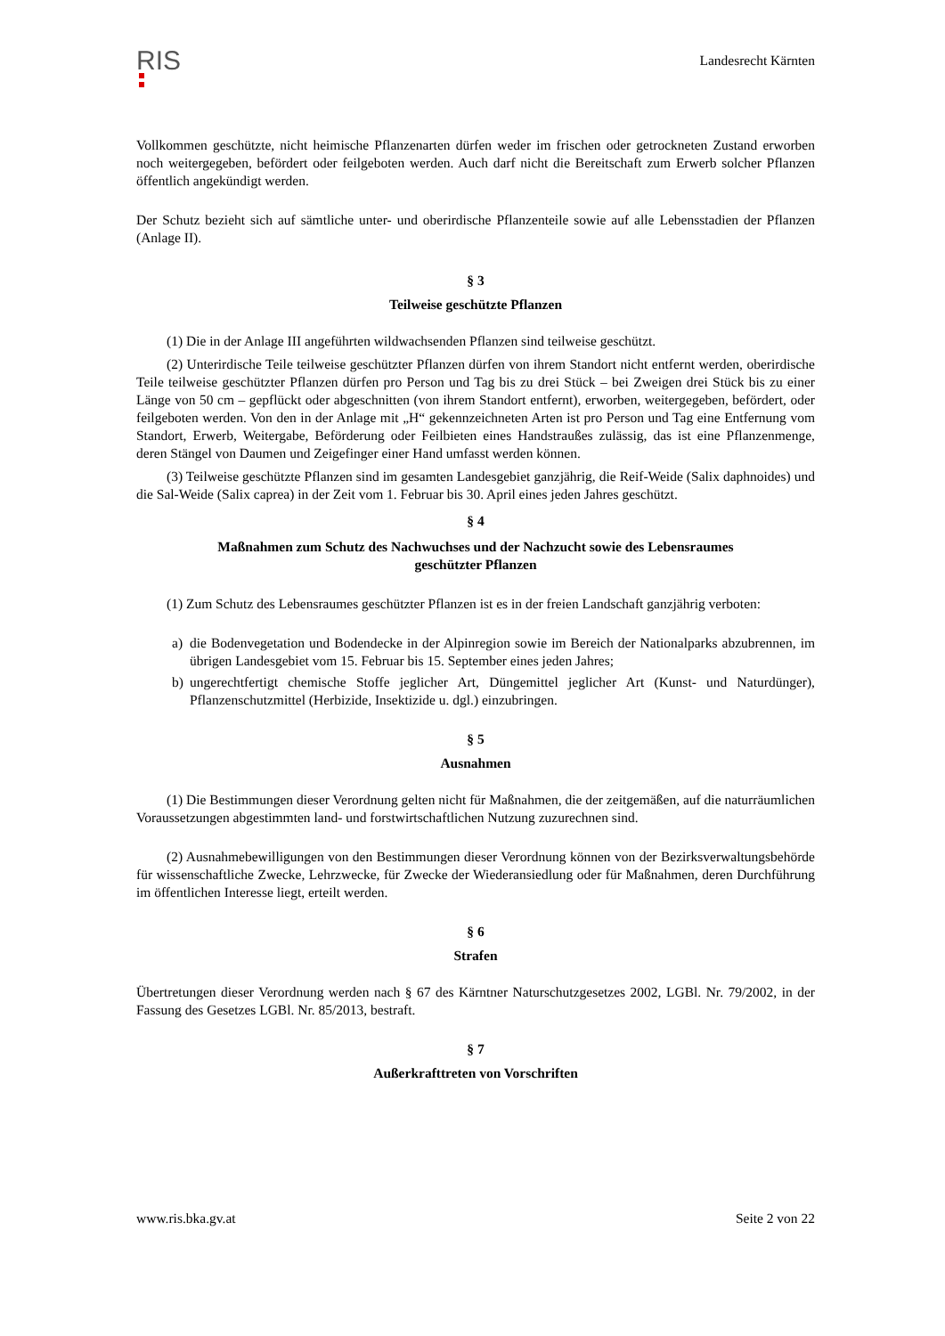RIS
Landesrecht Kärnten
Vollkommen geschützte, nicht heimische Pflanzenarten dürfen weder im frischen oder getrockneten Zustand erworben noch weitergegeben, befördert oder feilgeboten werden. Auch darf nicht die Bereitschaft zum Erwerb solcher Pflanzen öffentlich angekündigt werden.
Der Schutz bezieht sich auf sämtliche unter- und oberirdische Pflanzenteile sowie auf alle Lebensstadien der Pflanzen (Anlage II).
§ 3
Teilweise geschützte Pflanzen
(1) Die in der Anlage III angeführten wildwachsenden Pflanzen sind teilweise geschützt.
(2) Unterirdische Teile teilweise geschützter Pflanzen dürfen von ihrem Standort nicht entfernt werden, oberirdische Teile teilweise geschützter Pflanzen dürfen pro Person und Tag bis zu drei Stück – bei Zweigen drei Stück bis zu einer Länge von 50 cm – gepflückt oder abgeschnitten (von ihrem Standort entfernt), erworben, weitergegeben, befördert, oder feilgeboten werden. Von den in der Anlage mit „H“ gekennzeichneten Arten ist pro Person und Tag eine Entfernung vom Standort, Erwerb, Weitergabe, Beförderung oder Feilbieten eines Handstraußes zulässig, das ist eine Pflanzenmenge, deren Stängel von Daumen und Zeigefinger einer Hand umfasst werden können.
(3) Teilweise geschützte Pflanzen sind im gesamten Landesgebiet ganzjährig, die Reif-Weide (Salix daphnoides) und die Sal-Weide (Salix caprea) in der Zeit vom 1. Februar bis 30. April eines jeden Jahres geschützt.
§ 4
Maßnahmen zum Schutz des Nachwuchses und der Nachzucht sowie des Lebensraumes
geschützter Pflanzen
(1) Zum Schutz des Lebensraumes geschützter Pflanzen ist es in der freien Landschaft ganzjährig verboten:
a) die Bodenvegetation und Bodendecke in der Alpinregion sowie im Bereich der Nationalparks abzubrennen, im übrigen Landesgebiet vom 15. Februar bis 15. September eines jeden Jahres;
b) ungerechtfertigt chemische Stoffe jeglicher Art, Düngemittel jeglicher Art (Kunst- und Naturdünger), Pflanzenschutzmittel (Herbizide, Insektizide u. dgl.) einzubringen.
§ 5
Ausnahmen
(1) Die Bestimmungen dieser Verordnung gelten nicht für Maßnahmen, die der zeitgemäßen, auf die naturräumlichen Voraussetzungen abgestimmten land- und forstwirtschaftlichen Nutzung zuzurechnen sind.
(2) Ausnahmebewilligungen von den Bestimmungen dieser Verordnung können von der Bezirksverwaltungsbehörde für wissenschaftliche Zwecke, Lehrzwecke, für Zwecke der Wiederansiedlung oder für Maßnahmen, deren Durchführung im öffentlichen Interesse liegt, erteilt werden.
§ 6
Strafen
Übertretungen dieser Verordnung werden nach § 67 des Kärntner Naturschutzgesetzes 2002, LGBl. Nr. 79/2002, in der Fassung des Gesetzes LGBl. Nr. 85/2013, bestraft.
§ 7
Außerkrafttreten von Vorschriften
www.ris.bka.gv.at Seite 2 von 22